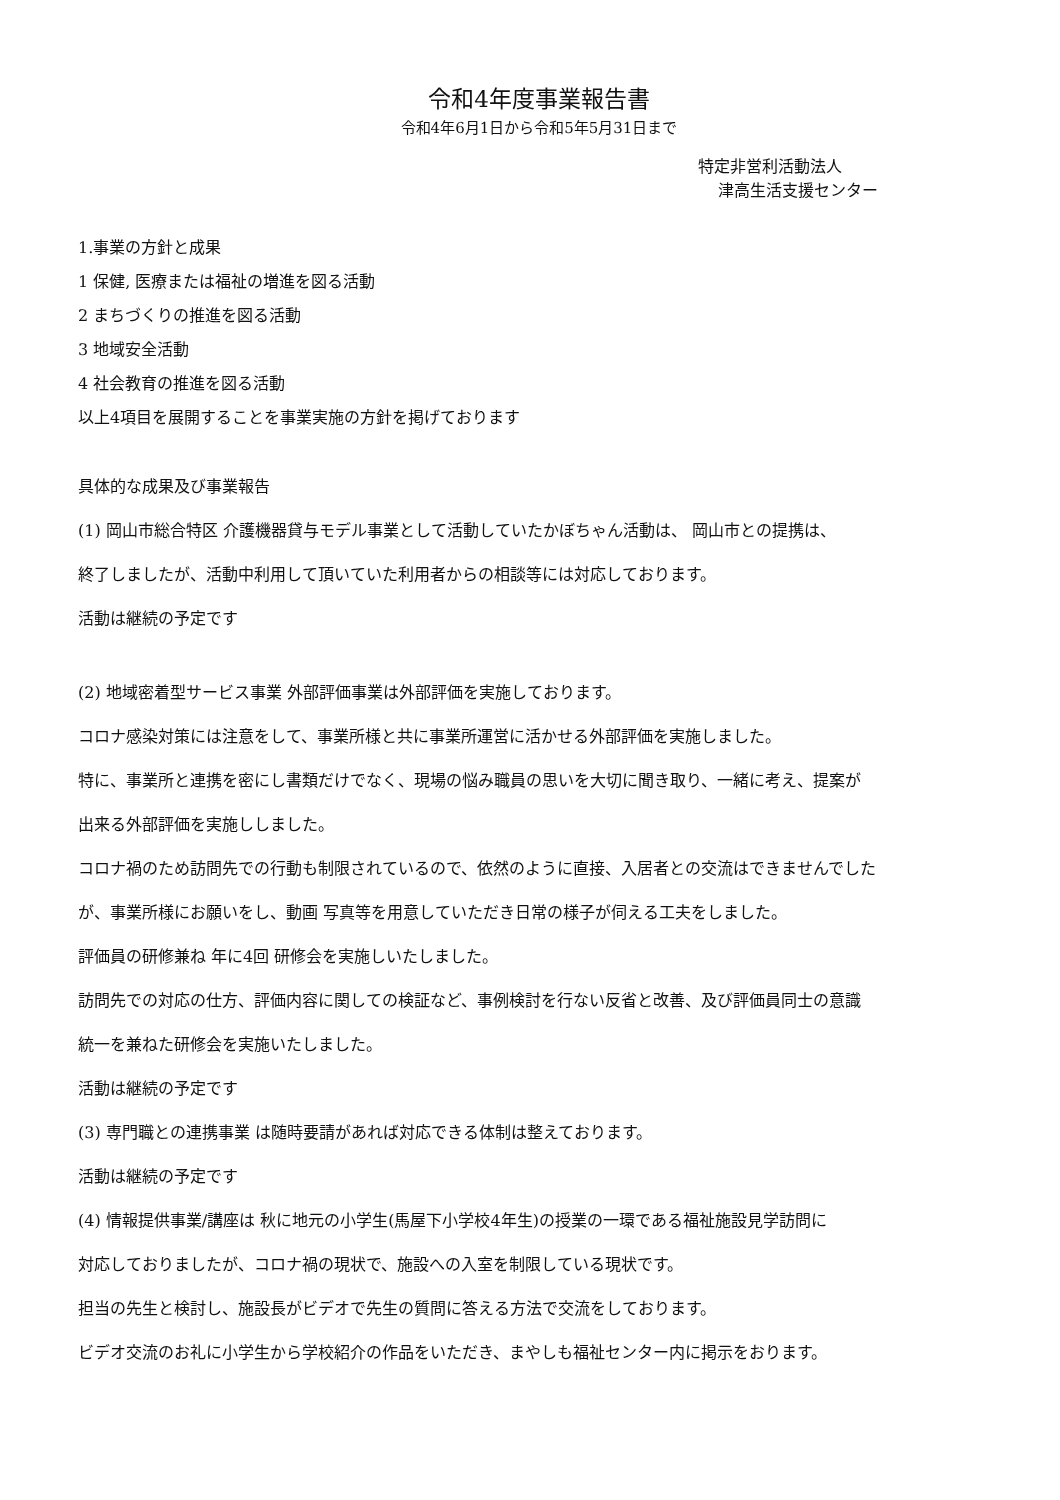令和4年度事業報告書
令和4年6月1日から令和5年5月31日まで
特定非営利活動法人
津高生活支援センター
1.事業の方針と成果
1 保健, 医療または福祉の増進を図る活動
2 まちづくりの推進を図る活動
3 地域安全活動
4 社会教育の推進を図る活動
以上4項目を展開することを事業実施の方針を掲げております
具体的な成果及び事業報告
(1) 岡山市総合特区 介護機器貸与モデル事業として活動していたかぼちゃん活動は、 岡山市との提携は、
終了しましたが、活動中利用して頂いていた利用者からの相談等には対応しております。
活動は継続の予定です
(2) 地域密着型サービス事業 外部評価事業は外部評価を実施しております。
コロナ感染対策には注意をして、事業所様と共に事業所運営に活かせる外部評価を実施しました。
特に、事業所と連携を密にし書類だけでなく、現場の悩み職員の思いを大切に聞き取り、一緒に考え、提案が
出来る外部評価を実施ししました。
コロナ禍のため訪問先での行動も制限されているので、依然のように直接、入居者との交流はできませんでした
が、事業所様にお願いをし、動画 写真等を用意していただき日常の様子が伺える工夫をしました。
評価員の研修兼ね 年に4回 研修会を実施しいたしました。
訪問先での対応の仕方、評価内容に関しての検証など、事例検討を行ない反省と改善、及び評価員同士の意識
統一を兼ねた研修会を実施いたしました。
活動は継続の予定です
(3) 専門職との連携事業 は随時要請があれば対応できる体制は整えております。
活動は継続の予定です
(4) 情報提供事業/講座は 秋に地元の小学生(馬屋下小学校4年生)の授業の一環である福祉施設見学訪問に
対応しておりましたが、コロナ禍の現状で、施設への入室を制限している現状です。
担当の先生と検討し、施設長がビデオで先生の質問に答える方法で交流をしております。
ビデオ交流のお礼に小学生から学校紹介の作品をいただき、まやしも福祉センター内に掲示をおります。